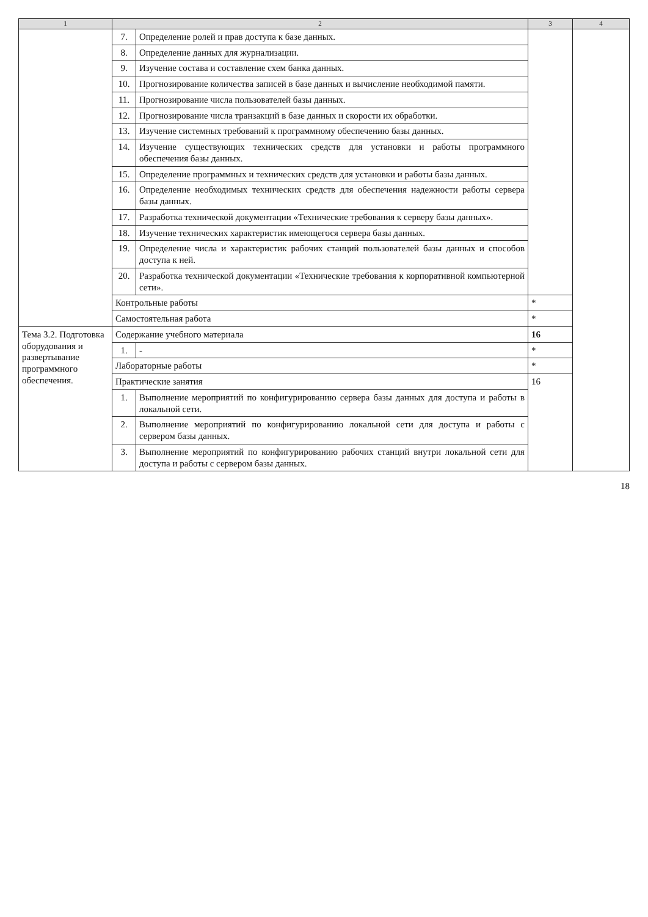| 1 | 2 | | 3 | 4 |
| --- | --- | --- | --- | --- |
| | 7. | Определение ролей и прав доступа к базе данных. | | |
| | 8. | Определение данных для журнализации. | | |
| | 9. | Изучение состава и составление схем банка данных. | | |
| | 10. | Прогнозирование количества записей в базе данных и вычисление необходимой памяти. | | |
| | 11. | Прогнозирование числа пользователей базы данных. | | |
| | 12. | Прогнозирование числа транзакций в базе данных и скорости их обработки. | | |
| | 13. | Изучение системных требований к программному обеспечению базы данных. | | |
| | 14. | Изучение существующих технических средств для установки и работы программного обеспечения базы данных. | | |
| | 15. | Определение программных и технических средств для установки и работы базы данных. | | |
| | 16. | Определение необходимых технических средств для обеспечения надежности работы сервера базы данных. | | |
| | 17. | Разработка технической документации «Технические требования к серверу базы данных». | | |
| | 18. | Изучение технических характеристик имеющегося сервера базы данных. | | |
| | 19. | Определение числа и характеристик рабочих станций пользователей базы данных и способов доступа к ней. | | |
| | 20. | Разработка технической документации «Технические требования к корпоративной компьютерной сети». | | |
| | Контрольные работы | | * | |
| | Самостоятельная работа | | * | |
| Тема 3.2. Подготовка оборудования и развертывание программного обеспечения. | Содержание учебного материала | | 16 | |
| | 1. | - | * | |
| | Лабораторные работы | | * | |
| | Практические занятия | | 16 | |
| | 1. | Выполнение мероприятий по конфигурированию сервера базы данных для доступа и работы в локальной сети. | | |
| | 2. | Выполнение мероприятий по конфигурированию локальной сети для доступа и работы с сервером базы данных. | | |
| | 3. | Выполнение мероприятий по конфигурированию рабочих станций внутри локальной сети для доступа и работы с сервером базы данных. | | |
18